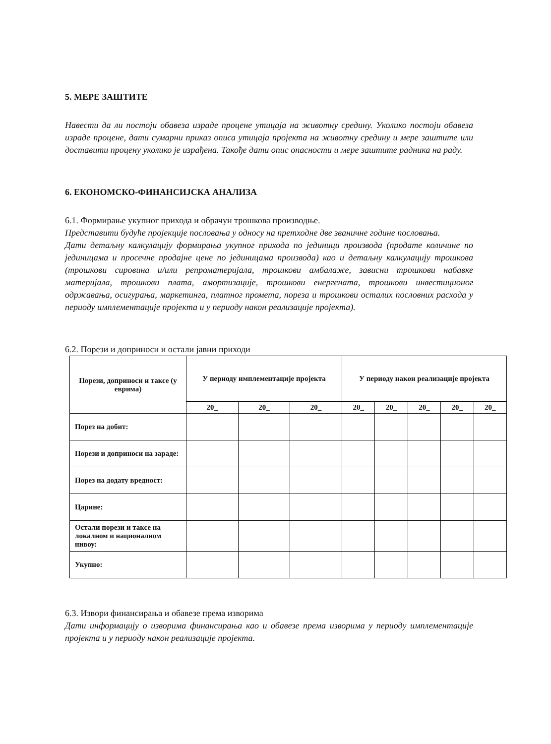5. МЕРЕ ЗАШТИТЕ
Навести да ли постоји обавеза израде процене утицаја на животну средину. Уколико постоји обавеза израде процене, дати сумарни приказ описа утицаја пројекта на животну средину и мере заштите или доставити процену уколико је израђена. Такође дати опис опасности и мере заштите радника на раду.
6. ЕКОНОМСКО-ФИНАНСИЈСКА АНАЛИЗА
6.1. Формирање укупног прихода и обрачун трошкова производње.
Представити будуће пројекције пословања у односу на претходне две званичне године пословања.
Дати детаљну калкулацију формирања укупног прихода по јединици производа (продате количине по јединицама и просечне продајне цене по јединицама производа) као и детаљну калкулацију трошкова (трошкови сировина и/или репроматеријала, трошкови амбалаже, зависни трошкови набавке материјала, трошкови плата, амортизације, трошкови енергената, трошкови инвестиционог одржавања, осигурања, маркетинга, платног промета, пореза и трошкови осталих пословних расхода у периоду имплементације пројекта и у периоду након реализације пројекта).
6.2. Порези и доприноси и остали јавни приходи
| Порези, доприноси и таксе (у еврима) | У периоду имплементације пројекта | | | У периоду након реализације пројекта | | | | |
| --- | --- | --- | --- | --- | --- | --- | --- | --- |
| | 20_ | 20_ | 20_ | 20_ | 20_ | 20_ | 20_ | 20_ |
| Порез на добит: | | | | | | | | |
| Порези и доприноси на зараде: | | | | | | | | |
| Порез на додату вредност: | | | | | | | | |
| Царине: | | | | | | | | |
| Остали порези и таксе на локалном и националном нивоу: | | | | | | | | |
| Укупно: | | | | | | | | |
6.3. Извори финансирања и обавезе према изворима
Дати информацију о изворима финансирања као и обавезе према изворима у периоду имплементације пројекта и у периоду након реализације пројекта.